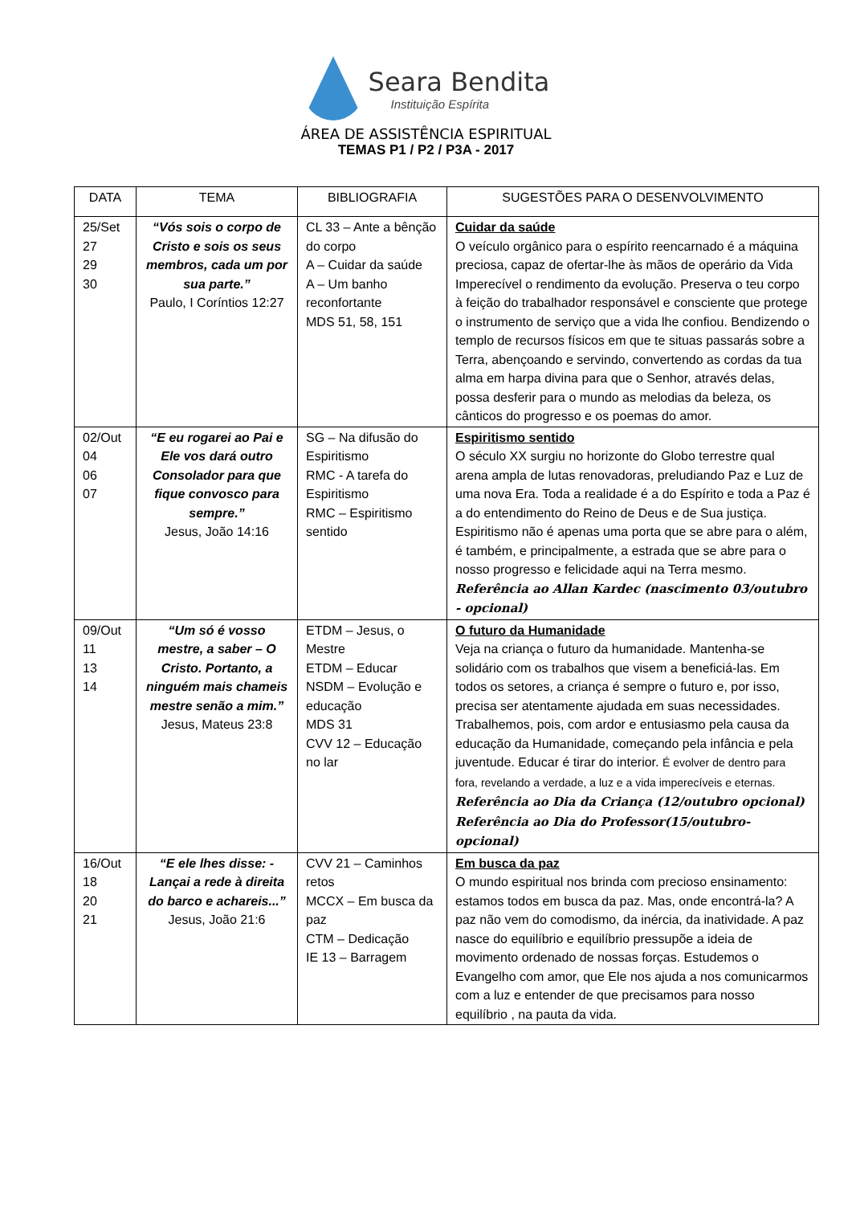Seara Bendita
Instituição Espírita
ÁREA DE ASSISTÊNCIA ESPIRITUAL
TEMAS P1 / P2 / P3A - 2017
| DATA | TEMA | BIBLIOGRAFIA | SUGESTÕES PARA O DESENVOLVIMENTO |
| --- | --- | --- | --- |
| 25/Set 27 29 30 | “Vós sois o corpo de Cristo e sois os seus membros, cada um por sua parte.” Paulo, I Coríntios 12:27 | CL 33 – Ante a bênção do corpo A – Cuidar da saúde A – Um banho reconfortante MDS 51, 58, 151 | Cuidar da saúde O veículo orgânico para o espírito reencarnado é a máquina preciosa, capaz de ofertar-lhe às mãos de operário da Vida Imperecível o rendimento da evolução. Preserva o teu corpo à feição do trabalhador responsável e consciente que protege o instrumento de serviço que a vida lhe confiou. Bendizendo o templo de recursos físicos em que te situas passarás sobre a Terra, abençoando e servindo, convertendo as cordas da tua alma em harpa divina para que o Senhor, através delas, possa desferir para o mundo as melodias da beleza, os cânticos do progresso e os poemas do amor. |
| 02/Out 04 06 07 | “E eu rogarei ao Pai e Ele vos dará outro Consolador para que fique convosco para sempre.” Jesus, João 14:16 | SG – Na difusão do Espiritismo RMC - A tarefa do Espiritismo RMC – Espiritismo sentido | Espiritismo sentido O século XX surgiu no horizonte do Globo terrestre qual arena ampla de lutas renovadoras, preludiando Paz e Luz de uma nova Era. Toda a realidade é a do Espírito e toda a Paz é a do entendimento do Reino de Deus e de Sua justiça. Espiritismo não é apenas uma porta que se abre para o além, é também, e principalmente, a estrada que se abre para o nosso progresso e felicidade aqui na Terra mesmo. Referência ao Allan Kardec (nascimento 03/outubro - opcional) |
| 09/Out 11 13 14 | “Um só é vosso mestre, a saber – O Cristo. Portanto, a ninguém mais chameis mestre senão a mim.” Jesus, Mateus 23:8 | ETDM – Jesus, o Mestre ETDM – Educar NSDM – Evolução e educação MDS 31 CVV 12 – Educação no lar | O futuro da Humanidade Veja na criança o futuro da humanidade. Mantenha-se solidário com os trabalhos que visem a beneficiá-las. Em todos os setores, a criança é sempre o futuro e, por isso, precisa ser atentamente ajudada em suas necessidades. Trabalhemos, pois, com ardor e entusiasmo pela causa da educação da Humanidade, começando pela infância e pela juventude. Educar é tirar do interior. É evolver de dentro para fora, revelando a verdade, a luz e a vida imperecíveis e eternas. Referência ao Dia da Criança (12/outubro opcional) Referência ao Dia do Professor(15/outubro-opcional) |
| 16/Out 18 20 21 | “E ele lhes disse: - Lançai a rede à direita do barco e achareis...” Jesus, João 21:6 | CVV 21 – Caminhos retos MCCX – Em busca da paz CTM – Dedicação IE 13 – Barragem | Em busca da paz O mundo espiritual nos brinda com precioso ensinamento: estamos todos em busca da paz. Mas, onde encontrá-la? A paz não vem do comodismo, da inércia, da inatividade. A paz nasce do equilíbrio e equilíbrio pressupõe a ideia de movimento ordenado de nossas forças. Estudemos o Evangelho com amor, que Ele nos ajuda a nos comunicarmos com a luz e entender de que precisamos para nosso equilíbrio , na pauta da vida. |